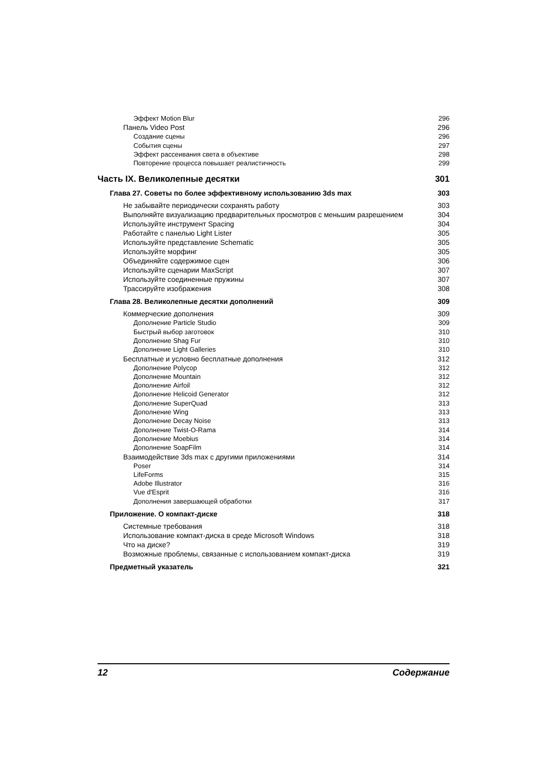Эффект Motion Blur 296
Панель Video Post 296
Создание сцены 296
События сцены 297
Эффект рассеивания света в объективе 298
Повторение процесса повышает реалистичность 299
Часть IX. Великолепные десятки 301
Глава 27. Советы по более эффективному использованию 3ds max 303
Не забывайте периодически сохранять работу 303
Выполняйте визуализацию предварительных просмотров с меньшим разрешением 304
Используйте инструмент Spacing 304
Работайте с панелью Light Lister 305
Используйте представление Schematic 305
Используйте морфинг 305
Объединяйте содержимое сцен 306
Используйте сценарии MaxScript 307
Используйте соединенные пружины 307
Трассируйте изображения 308
Глава 28. Великолепные десятки дополнений 309
Коммерческие дополнения 309
Дополнение Particle Studio 309
Быстрый выбор заготовок 310
Дополнение Shag Fur 310
Дополнение Light Galleries 310
Бесплатные и условно бесплатные дополнения 312
Дополнение Polycop 312
Дополнение Mountain 312
Дополнение Airfoil 312
Дополнение Helicoid Generator 312
Дополнение SuperQuad 313
Дополнение Wing 313
Дополнение Decay Noise 313
Дополнение Twist-O-Rama 314
Дополнение Moebius 314
Дополнение SoapFilm 314
Взаимодействие 3ds max с другими приложениями 314
Poser 314
LifeForms 315
Adobe Illustrator 316
Vue d'Esprit 316
Дополнения завершающей обработки 317
Приложение. О компакт-диске 318
Системные требования 318
Использование компакт-диска в среде Microsoft Windows 318
Что на диске? 319
Возможные проблемы, связанные с использованием компакт-диска 319
Предметный указатель 321
12 Содержание